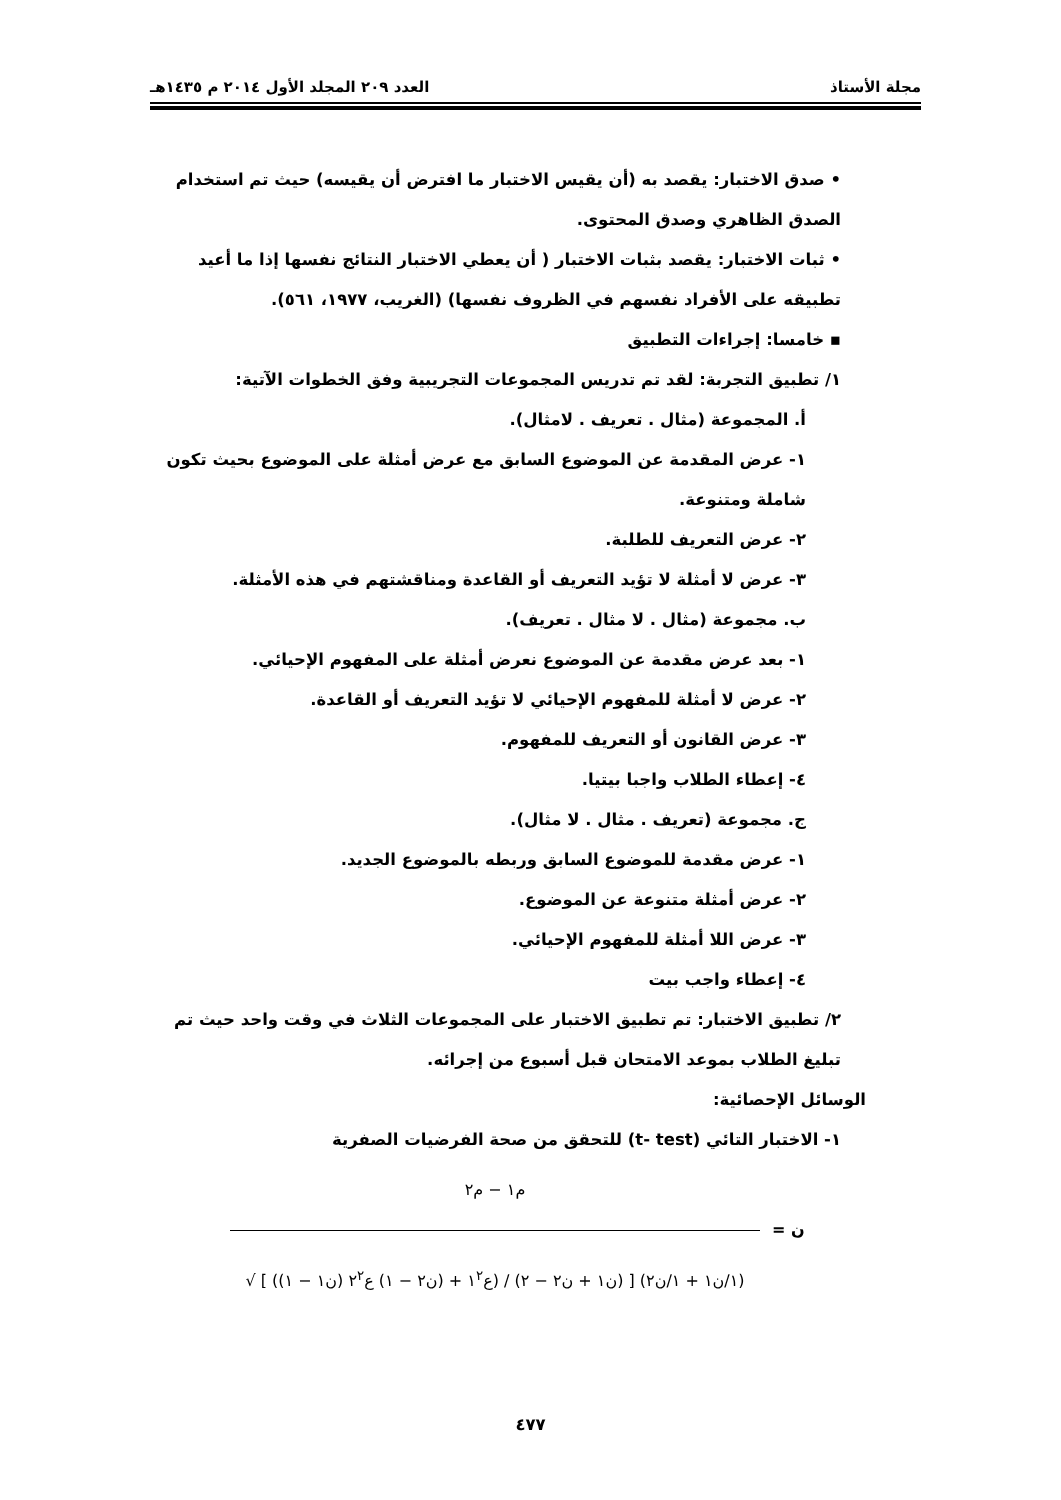مجلة الأستاذ العدد ٢٠٩ المجلد الأول ٢٠١٤ م ١٤٣٥هـ
• صدق الاختبار: يقصد به (أن يقيس الاختبار ما افترض أن يقيسه) حيث تم استخدام الصدق الظاهري وصدق المحتوى.
• ثبات الاختبار: يقصد بثبات الاختبار ( أن يعطي الاختبار النتائج نفسها إذا ما أعيد تطبيقه على الأفراد نفسهم في الظروف نفسها) (الغريب، ١٩٧٧، ٥٦١).
▪ خامسا: إجراءات التطبيق
١/ تطبيق التجربة: لقد تم تدريس المجموعات التجريبية وفق الخطوات الآتية:
أ. المجموعة (مثال . تعريف . لامثال).
١- عرض المقدمة عن الموضوع السابق مع عرض أمثلة على الموضوع بحيث تكون شاملة ومتنوعة.
٢- عرض التعريف للطلبة.
٣- عرض لا أمثلة لا تؤيد التعريف أو القاعدة ومناقشتهم في هذه الأمثلة.
ب. مجموعة (مثال . لا مثال . تعريف).
١- بعد عرض مقدمة عن الموضوع نعرض أمثلة على المفهوم الإحيائي.
٢- عرض لا أمثلة للمفهوم الإحيائي لا تؤيد التعريف أو القاعدة.
٣- عرض القانون أو التعريف للمفهوم.
٤- إعطاء الطلاب واجبا بيتيا.
ج. مجموعة (تعريف . مثال . لا مثال).
١- عرض مقدمة للموضوع السابق وربطه بالموضوع الجديد.
٢- عرض أمثلة متنوعة عن الموضوع.
٣- عرض اللا أمثلة للمفهوم الإحيائي.
٤- إعطاء واجب بيت
٢/ تطبيق الاختبار: تم تطبيق الاختبار على المجموعات الثلاث في وقت واحد حيث تم تبليغ الطلاب بموعد الامتحان قبل أسبوع من إجرائه.
الوسائل الإحصائية:
١- الاختبار التائي (t- test) للتحقق من صحة الفرضيات الصفرية
م١ − م٢
= ن
√ [ ((ن١ − ١) ع١<sup>٢</sup> + (ن٢ − ١) ع٢<sup>٢</sup>) / (ن١ + ن٢ − ٢) ] (١/ن١ + ١/ن٢)
٤٧٧